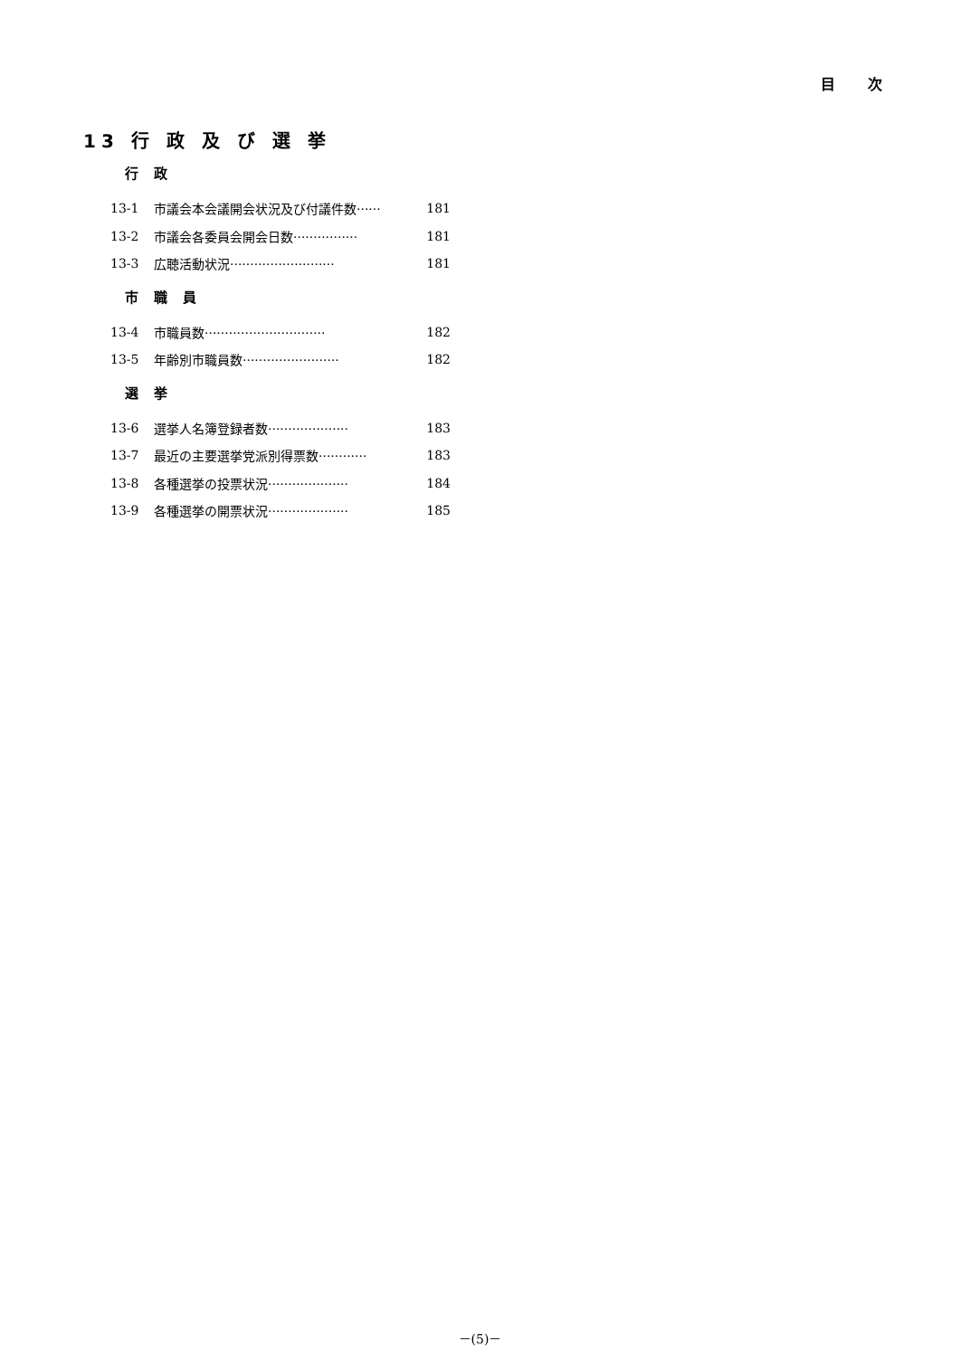目 次
13 行 政 及 び 選 挙
行 政
13-1 市議会本会議開会状況及び付議件数······ 181
13-2 市議会各委員会開会日数················ 181
13-3 広聴活動状況·························· 181
市 職 員
13-4 市職員数······························ 182
13-5 年齢別市職員数························ 182
選 挙
13-6 選挙人名簿登録者数···················· 183
13-7 最近の主要選挙党派別得票数············ 183
13-8 各種選挙の投票状況···················· 184
13-9 各種選挙の開票状況···················· 185
－(5)－